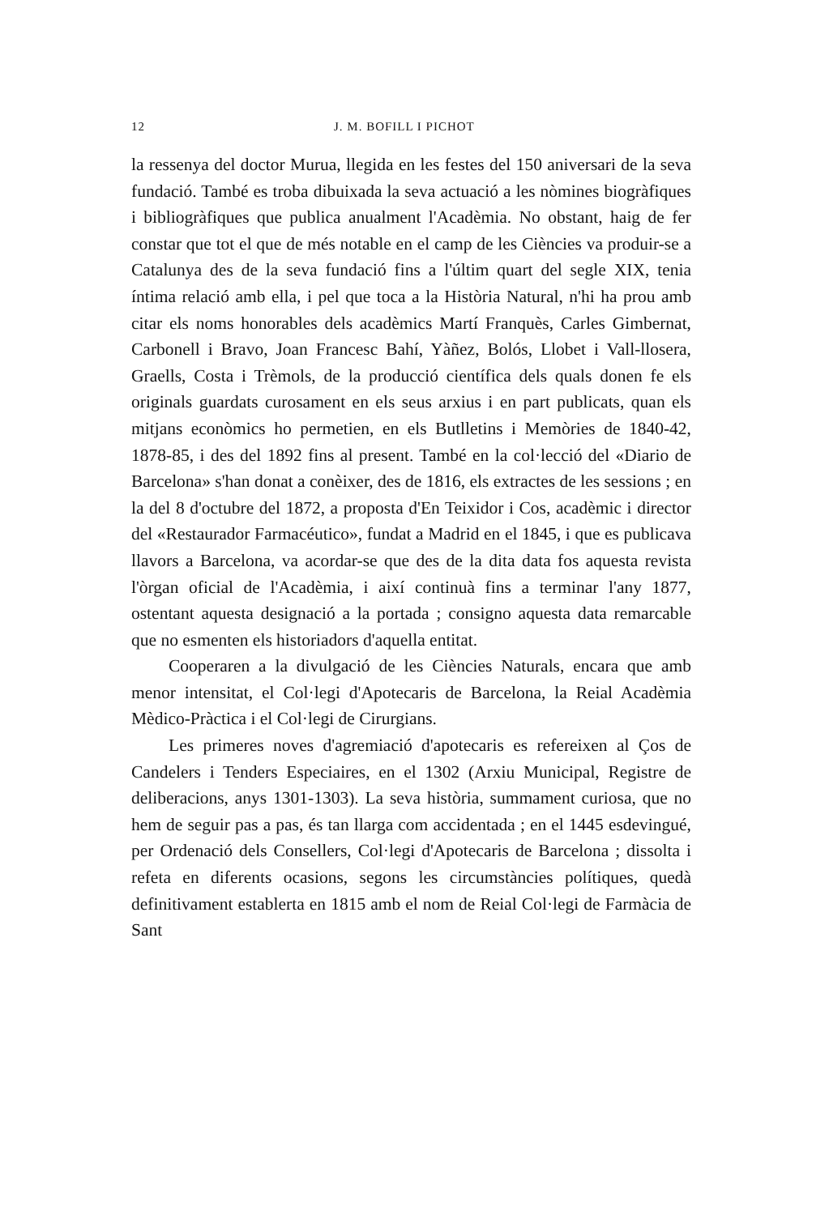12 J. M. BOFILL I PICHOT
la ressenya del doctor Murua, llegida en les festes del 150 aniversari de la seva fundació. També es troba dibuixada la seva actuació a les nòmines biogràfiques i bibliogràfiques que publica anualment l'Acadèmia. No obstant, haig de fer constar que tot el que de més notable en el camp de les Ciències va produir-se a Catalunya des de la seva fundació fins a l'últim quart del segle XIX, tenia íntima relació amb ella, i pel que toca a la Història Natural, n'hi ha prou amb citar els noms honorables dels acadèmics Martí Franquès, Carles Gimbernat, Carbonell i Bravo, Joan Francesc Bahí, Yàñez, Bolós, Llobet i Vall-llosera, Graells, Costa i Trèmols, de la producció científica dels quals donen fe els originals guardats curosament en els seus arxius i en part publicats, quan els mitjans econòmics ho permetien, en els Butlletins i Memòries de 1840-42, 1878-85, i des del 1892 fins al present. També en la col·lecció del «Diario de Barcelona» s'han donat a conèixer, des de 1816, els extractes de les sessions ; en la del 8 d'octubre del 1872, a proposta d'En Teixidor i Cos, acadèmic i director del «Restaurador Farmacéutico», fundat a Madrid en el 1845, i que es publicava llavors a Barcelona, va acordar-se que des de la dita data fos aquesta revista l'òrgan oficial de l'Acadèmia, i així continuà fins a terminar l'any 1877, ostentant aquesta designació a la portada ; consigno aquesta data remarcable que no esmenten els historiadors d'aquella entitat.
Cooperaren a la divulgació de les Ciències Naturals, encara que amb menor intensitat, el Col·legi d'Apotecaris de Barcelona, la Reial Acadèmia Mèdico-Pràctica i el Col·legi de Cirurgians.
Les primeres noves d'agremiació d'apotecaris es refereixen al Ços de Candelers i Tenders Especiaires, en el 1302 (Arxiu Municipal, Registre de deliberacions, anys 1301-1303). La seva història, summament curiosa, que no hem de seguir pas a pas, és tan llarga com accidentada ; en el 1445 esdevingué, per Ordenació dels Consellers, Col·legi d'Apotecaris de Barcelona ; dissolta i refeta en diferents ocasions, segons les circumstàncies polítiques, quedà definitivament establerta en 1815 amb el nom de Reial Col·legi de Farmàcia de Sant